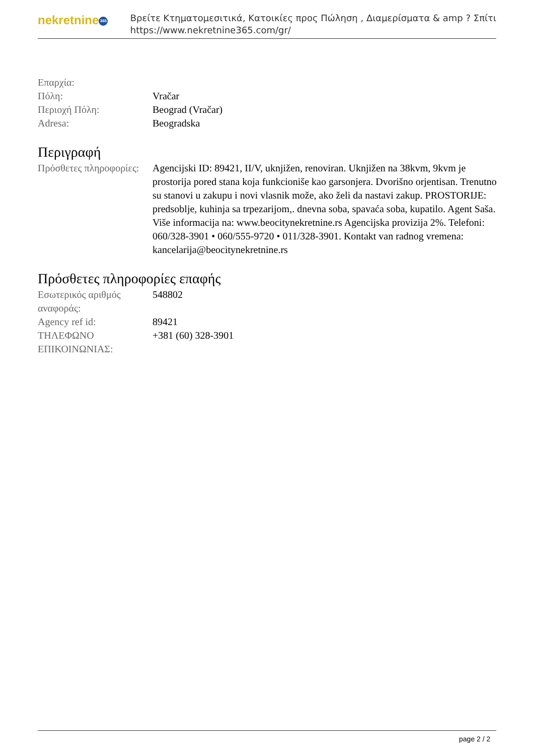nekretnine 365
Βρείτε Κτηματομεσιτικά, Κατοικίες προς Πώληση , Διαμερίσματα & amp ? Σπίτι
https://www.nekretnine365.com/gr/
| Επαρχία: | |
| Πόλη: | Vračar |
| Περιοχή Πόλη: | Beograd (Vračar) |
| Adresa: | Beogradska |
Περιγραφή
| Πρόσθετες πληροφορίες: | Agencijski ID: 89421, II/V, uknjižen, renoviran. Uknjižen na 38kvm, 9kvm je prostorija pored stana koja funkcioniše kao garsonjera. Dvorišno orjentisan. Trenutno su stanovi u zakupu i novi vlasnik može, ako želi da nastavi zakup. PROSTORIJE: predsoblje, kuhinja sa trpezarijom,. dnevna soba, spavaća soba, kupatilo. Agent Saša. Više informacija na: www.beocitynekretnine.rs Agencijska provizija 2%. Telefoni: 060/328-3901 • 060/555-9720 • 011/328-3901. Kontakt van radnog vremena: kancelarija@beocitynekretnine.rs |
Πρόσθετες πληροφορίες επαφής
| Εσωτερικός αριθμός αναφοράς: | 548802 |
| Agency ref id: | 89421 |
| ΤΗΛΕΦΩΝΟ ΕΠΙΚΟΙΝΩΝΙΑΣ: | +381 (60) 328-3901 |
page 2 / 2